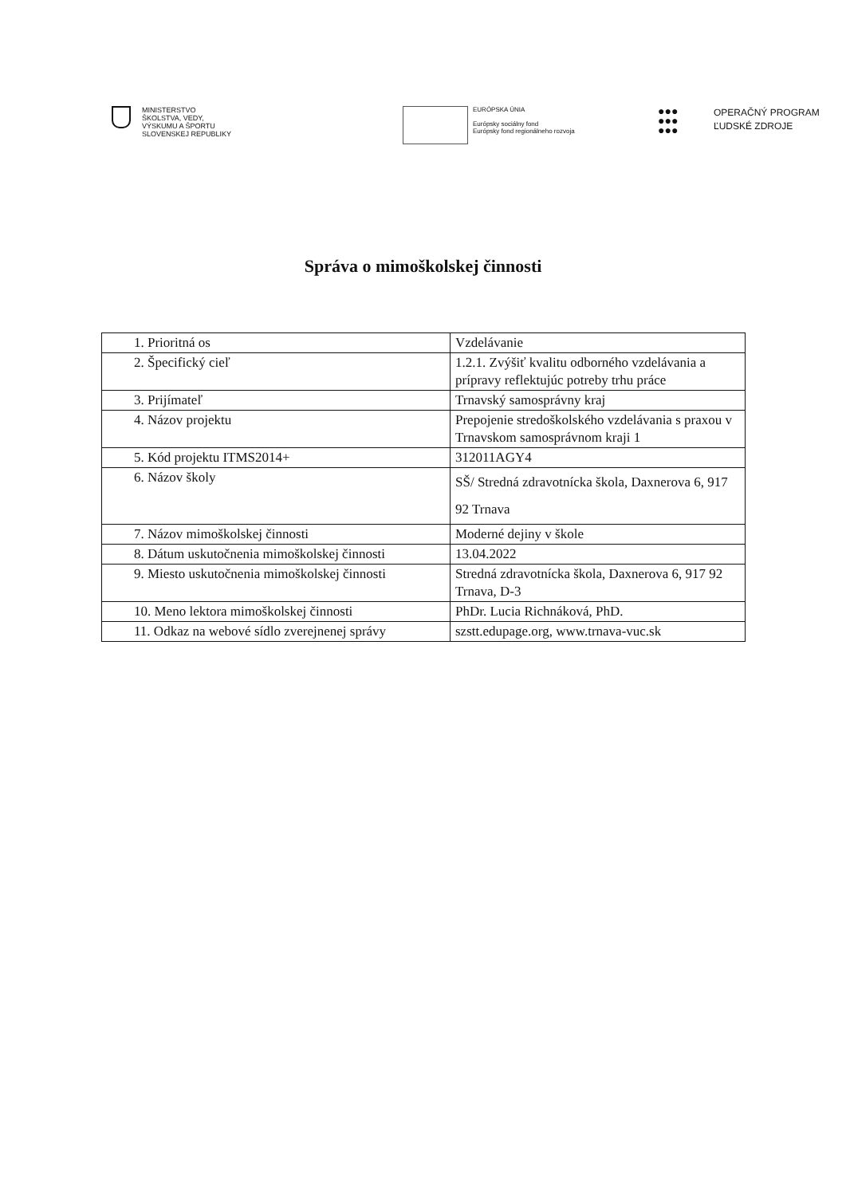MINISTERSTVO
ŠKOLSTVA, VEDY,
VÝSKUMU A ŠPORTU
SLOVENSKEJ REPUBLIKY
EURÓPSKA ÚNIA
Európsky sociálny fond
Európsky fond regionálneho rozvoja
●●●
●●●
●●●
OPERAČNÝ PROGRAM
ĽUDSKÉ ZDROJE
Správa o mimoškolskej činnosti
| 1. Prioritná os | Vzdelávanie |
| 2. Špecifický cieľ | 1.2.1. Zvýšiť kvalitu odborného vzdelávania a prípravy reflektujúc potreby trhu práce |
| 3. Prijímateľ | Trnavský samosprávny kraj |
| 4. Názov projektu | Prepojenie stredoškolského vzdelávania s praxou v Trnavskom samosprávnom kraji 1 |
| 5. Kód projektu ITMS2014+ | 312011AGY4 |
| 6. Názov školy | SŠ/ Stredná zdravotnícka škola, Daxnerova 6, 917 92 Trnava |
| 7. Názov mimoškolskej činnosti | Moderné dejiny v škole |
| 8. Dátum uskutočnenia mimoškolskej činnosti | 13.04.2022 |
| 9. Miesto uskutočnenia mimoškolskej činnosti | Stredná zdravotnícka škola, Daxnerova 6, 917 92 Trnava, D-3 |
| 10. Meno lektora mimoškolskej činnosti | PhDr. Lucia Richnáková, PhD. |
| 11. Odkaz na webové sídlo zverejnenej správy | szstt.edupage.org, www.trnava-vuc.sk |